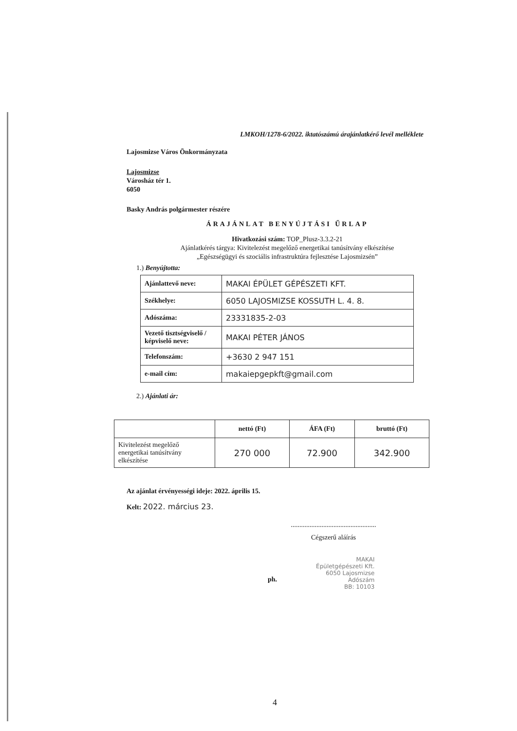LMKOH/1278-6/2022. iktatószámú árajánlatkérő levél melléklete
Lajosmizse Város Önkormányzata
Lajosmizse
Városház tér 1.
6050
Basky András polgármester részére
ÁRAJÁNLAT BENYÚJTÁSI ŰRLAP
Hivatkozási szám: TOP_Plusz-3.3.2-21
Ajánlatkérés tárgya: Kivitelezést megelőző energetikai tanúsítvány elkészítése
„Egészségügyi és szociális infrastruktúra fejlesztése Lajosmizsén”
1.) Benyújtotta:
| Ajánlattevő neve: | MAKAI ÉPÜLET GÉPÉSZETI KFT. |
| Székhelye: | 6050 LAJOSMIZSE KOSSUTH L. 4. 8. |
| Adószáma: | 23331835-2-03 |
| Vezető tisztségviselő / képviselő neve: | MAKAI PÉTER JÁNOS |
| Telefonszám: | +3630 2 947 151 |
| e-mail cím: | makaiepgepkft@gmail.com |
2.) Ajánlati ár:
| | nettó (Ft) | ÁFA (Ft) | bruttó (Ft) |
| --- | --- | --- | --- |
| Kivitelezést megelőző energetikai tanúsítvány elkészítése | 270 000 | 72.900 | 342.900 |
Az ajánlat érvényességi ideje: 2022. április 15.
Kelt: 2022. március 23.
..................................................
Cégszerű aláírás
ph.
MAKAI
Épületgépészeti Kft.
6050 Lajosmizse
Adószám
BB: 10103
4